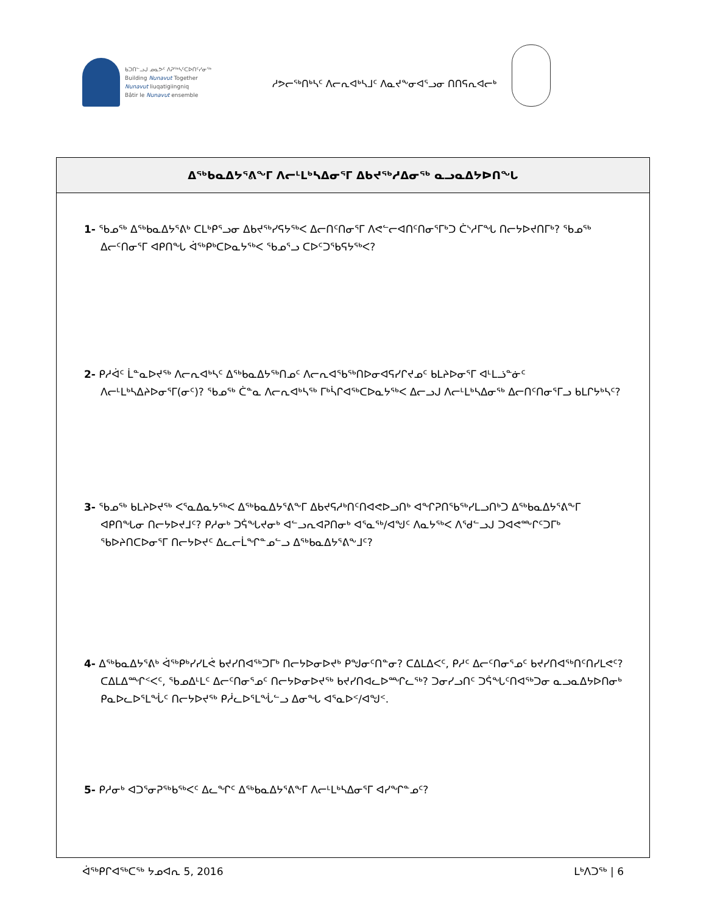ᑲᑐᑎᓪᓗᒍ ᓄᓇᕗᑦ ᐱᕈᖅᓴᑦᑕᐅᑎᑦᓯᓂᖅ
Building Nunavut Together
Nunavut liuqatigiingniq
Bâtir le Nunavut ensemble
ᓱᕗᓕᖅᑎᒃᓴᑦ ᐱᓕᕆᐊᒃᓴᒧᑦ ᐱᓇᔪᖕᓂᐊᕐᓗᓂ ᑎᑎᕋᕆᐊᓕᒃ
ᐃᖅᑲᓇᐃᔭᕐᕕᖕᒥ ᐱᓕᒻᒪᒃᓴᐃᓂᕐᒥ ᐃᑲᔪᖅᓱᐃᓂᖅ ᓇᓗᓇᐃᔭᐅᑎᖓ
1- ᖃᓄᖅ ᐃᖅᑲᓇᐃᔭᕐᕕᒃ ᑕᒪᒃᑭᕐᓗᓂ ᐃᑲᔪᖅᓯᕋᔭᖅᐸ ᐃᓕᑎᑦᑎᓂᕐᒥ ᐱᕙᓪᓕᐊᑎᑦᑎᓂᕐᒥᒃᑐ ᑖᔅᓱᒥᖓ ᑎᓕᔭᐅᔪᑎᒥᒃ? ᖃᓄᖅ ᐃᓕᑦᑎᓂᕐᒥ ᐊᑭᑎᖓ ᐋᖅᑭᒃᑕᐅᓇᔭᖅᐸ ᖃᓄᕐᓗ ᑕᐅᑦᑐᖃᕋᔭᖅᐸ?
2- ᑭᓱᐋᑦ ᒫᓐᓇᐅᔪᖅ ᐱᓕᕆᐊᒃᓴᑦ ᐃᖅᑲᓇᐃᔭᖅᑎᓄᑦ ᐱᓕᕆᐊᖃᖅᑎᐅᓂᐊᕋᓯᒋᔪᓄᑦ ᑲᒪᔨᐅᓂᕐᒥ ᐊᒻᒪᓘᓐᓃᑦ ᐱᓕᒻᒪᒃᓴᐃᔨᐅᓂᕐᒥ(ᓂᑦ)? ᖃᓄᖅ ᑖᓐᓇ ᐱᓕᕆᐊᒃᓴᖅ ᒥᒃᓵᒋᐊᖅᑕᐅᓇᔭᖅᐸ ᐃᓕᓗᒍ ᐱᓕᒻᒪᒃᓴᐃᓂᖅ ᐃᓕᑎᑦᑎᓂᕐᒥᓗ ᑲᒪᒋᔭᒃᓴᑦ?
3- ᖃᓄᖅ ᑲᒪᔨᐅᔪᖅ ᐸᕐᓇᐃᓇᔭᖅᐸ ᐃᖅᑲᓇᐃᔭᕐᕕᖕᒥ ᐃᑲᔪᕋᓱᒃᑎᑦᑎᐊᕙᐅᓗᑎᒃ ᐊᖏᕈᑎᖃᖅᓯᒪᓗᑎᒃᑐ ᐃᖅᑲᓇᐃᔭᕐᕕᖕᒥ ᐊᑭᑎᖓᓂ ᑎᓕᔭᐅᔪᒧᑦ? ᑭᓱᓂᒃ ᑐᕌᖓᔪᓂᒃ ᐊᓪᓗᕆᐊᕈᑎᓂᒃ ᐊᕐᓇᖅ/ᐊᖑᑦ ᐱᓇᔭᖅᐸ ᐱᕐᑯᓪᓗᒍ ᑐᐊᕙᖖᒋᑦᑐᒥᒃ ᖃᐅᔨᑎᑕᐅᓂᕐᒥ ᑎᓕᔭᐅᔪᑦ ᐃᓚᓕᒫᖏᓐᓄᓪᓗ ᐃᖅᑲᓇᐃᔭᕐᕕᖕᒧᑦ?
4- ᐃᖅᑲᓇᐃᔭᕐᕕᒃ ᐋᖅᑭᒃᓯᓯᒪᕚ ᑲᔪᓯᑎᐊᖅᑐᒥᒃ ᑎᓕᔭᐅᓂᐅᔪᒃ ᑭᖑᓂᑦᑎᓐᓂ? ᑕᐃᒪᐃᐸᑦ, ᑭᓱᑦ ᐃᓕᑦᑎᓂᕐᓄᑦ ᑲᔪᓯᑎᐊᖅᑎᑦᑎᓯᒪᕙᑦ? ᑕᐃᒪᐃᙱᑉᐸᑦ, ᖃᓄᐃᒻᒪᑦ ᐃᓕᑦᑎᓂᕐᓄᑦ ᑎᓕᔭᐅᓂᐅᔪᖅ ᑲᔪᓯᑎᐊᓚᐅᙱᓚᖅ? ᑐᓂᓯᓗᑎᑦ ᑐᕌᖓᑦᑎᐊᖅᑐᓂ ᓇᓗᓇᐃᔭᐅᑎᓂᒃ ᑭᓇᐅᓚᐅᕐᒪᖔᑦ ᑎᓕᔭᐅᔪᖅ ᑭᓲᓚᐅᕐᒪᖔᓪᓗ ᐃᓂᖓ ᐊᕐᓇᐅᑉ/ᐊᖑᑉ.
5- ᑭᓱᓂᒃ ᐊᑐᕐᓂᕈᖅᑲᖅᐸᑦ ᐃᓚᖏᑦ ᐃᖅᑲᓇᐃᔭᕐᕕᖕᒥ ᐱᓕᒻᒪᒃᓴᐃᓂᕐᒥ ᐊᓯᖏᓐᓄᑦ?
ᐋᖅᑭᒋᐊᖅᑕᖅ ᔭᓄᐊᕆ 5, 2016 ᒪᒃᐱᑐᖅ | 6